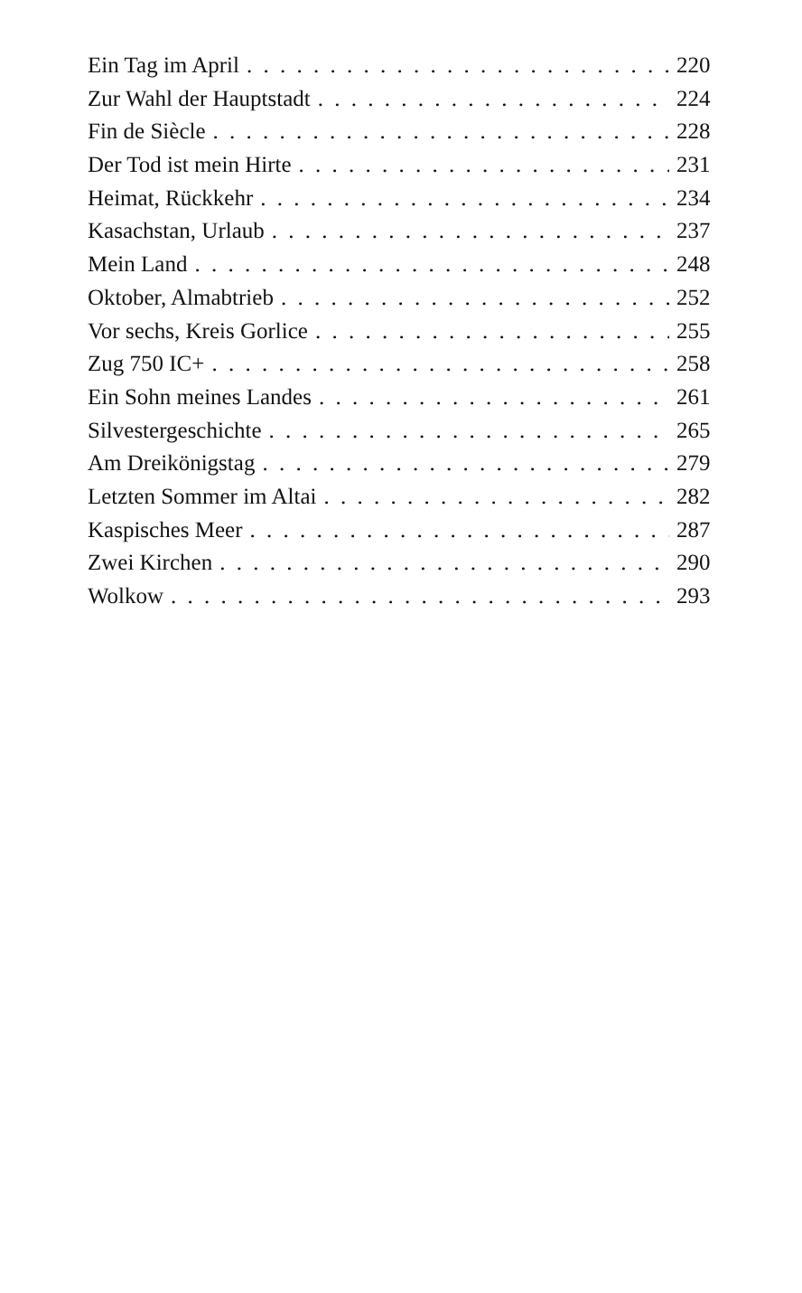Ein Tag im April 220
Zur Wahl der Hauptstadt 224
Fin de Siècle 228
Der Tod ist mein Hirte 231
Heimat, Rückkehr 234
Kasachstan, Urlaub 237
Mein Land 248
Oktober, Almabtrieb 252
Vor sechs, Kreis Gorlice 255
Zug 750 IC+ 258
Ein Sohn meines Landes 261
Silvestergeschichte 265
Am Dreikönigstag 279
Letzten Sommer im Altai 282
Kaspisches Meer 287
Zwei Kirchen 290
Wolkow 293